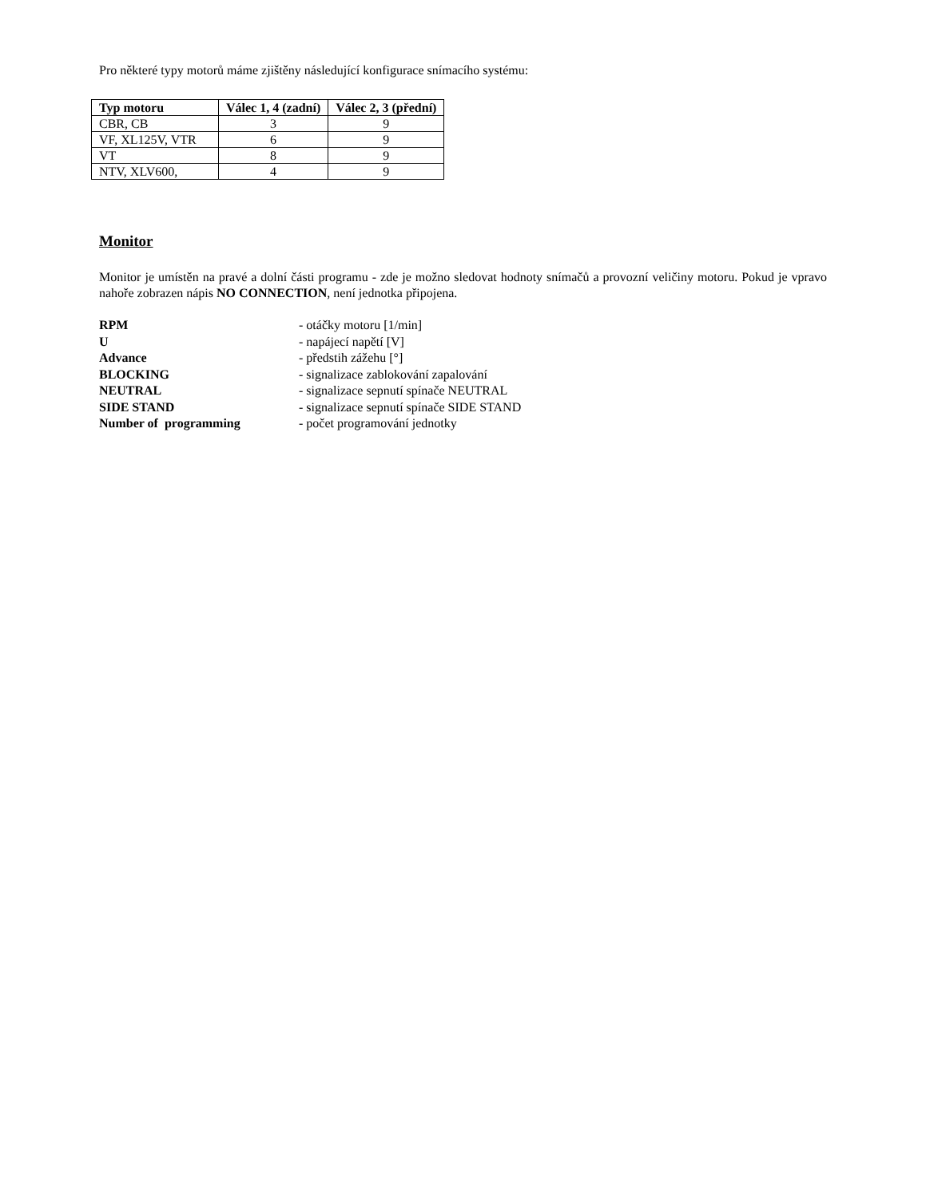Pro některé typy motorů máme zjištěny následující konfigurace snímacího systému:
| Typ motoru | Válec 1, 4 (zadní) | Válec 2, 3 (přední) |
| --- | --- | --- |
| CBR, CB | 3 | 9 |
| VF, XL125V, VTR | 6 | 9 |
| VT | 8 | 9 |
| NTV, XLV600, | 4 | 9 |
Monitor
Monitor je umístěn na pravé a dolní části programu - zde je možno sledovat hodnoty snímačů a provozní veličiny motoru. Pokud je vpravo nahoře zobrazen nápis NO CONNECTION, není jednotka připojena.
RPM - otáčky motoru [1/min]
U - napájecí napětí [V]
Advance - předstih zážehu [°]
BLOCKING - signalizace zablokování zapalování
NEUTRAL - signalizace sepnutí spínače NEUTRAL
SIDE STAND - signalizace sepnutí spínače SIDE STAND
Number of programming - počet programování jednotky